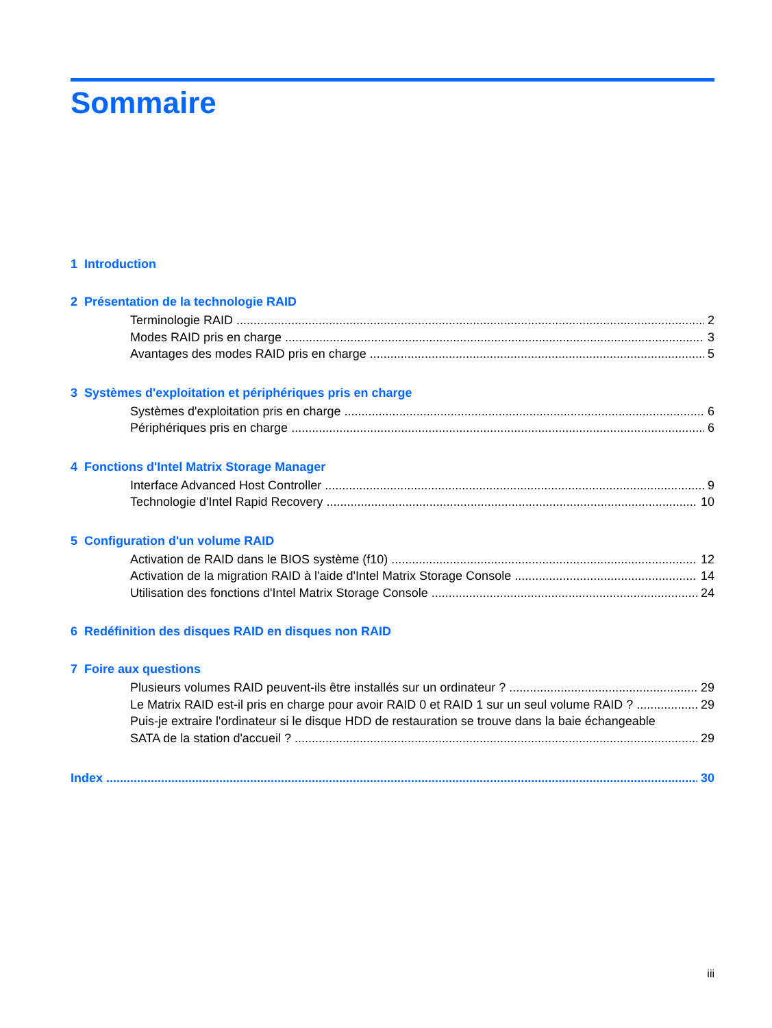Sommaire
1 Introduction
2 Présentation de la technologie RAID
Terminologie RAID 2
Modes RAID pris en charge 3
Avantages des modes RAID pris en charge 5
3 Systèmes d'exploitation et périphériques pris en charge
Systèmes d'exploitation pris en charge 6
Périphériques pris en charge 6
4 Fonctions d'Intel Matrix Storage Manager
Interface Advanced Host Controller 9
Technologie d'Intel Rapid Recovery 10
5 Configuration d'un volume RAID
Activation de RAID dans le BIOS système (f10) 12
Activation de la migration RAID à l'aide d'Intel Matrix Storage Console 14
Utilisation des fonctions d'Intel Matrix Storage Console 24
6 Redéfinition des disques RAID en disques non RAID
7 Foire aux questions
Plusieurs volumes RAID peuvent-ils être installés sur un ordinateur ? 29
Le Matrix RAID est-il pris en charge pour avoir RAID 0 et RAID 1 sur un seul volume RAID ? 29
Puis-je extraire l'ordinateur si le disque HDD de restauration se trouve dans la baie échangeable
SATA de la station d'accueil ? 29
Index 30
iii